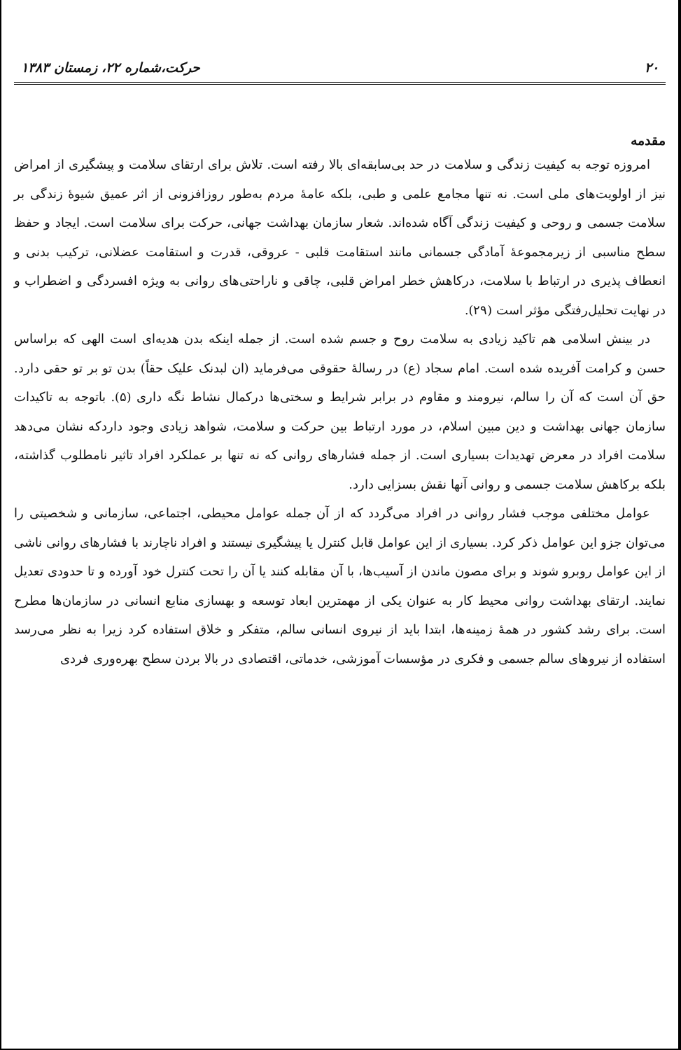۲۰ حرکت،شماره ۲۲، زمستان ۱۳۸۳
مقدمه
امروزه توجه به کیفیت زندگی و سلامت در حد بی‌سابقه‌ای بالا رفته است. تلاش برای ارتقای سلامت و پیشگیری از امراض نیز از اولویت‌های ملی است. نه تنها مجامع علمی و طبی، بلکه عامهٔ مردم به‌طور روزافزونی از اثر عمیق شیوهٔ زندگی بر سلامت جسمی و روحی و کیفیت زندگی آگاه شده‌اند. شعار سازمان بهداشت جهانی، حرکت برای سلامت است. ایجاد و حفظ سطح مناسبی از زیرمجموعهٔ آمادگی جسمانی مانند استقامت قلبی - عروقی، قدرت و استقامت عضلانی، ترکیب بدنی و انعطاف پذیری در ارتباط با سلامت، درکاهش خطر امراض قلبی، چاقی و ناراحتی‌های روانی به ویژه افسردگی و اضطراب و در نهایت تحلیل‌رفتگی مؤثر است (۲۹).
در بینش اسلامی هم تاکید زیادی به سلامت روح و جسم شده است. از جمله اینکه بدن هدیه‌ای است الهی که براساس حسن و کرامت آفریده شده است. امام سجاد (ع) در رسالهٔ حقوقی می‌فرماید (ان لبدنک علیک حقاً) بدن تو بر تو حقی دارد. حق آن است که آن را سالم، نیرومند و مقاوم در برابر شرایط و سختی‌ها درکمال نشاط نگه داری (۵). باتوجه به تاکیدات سازمان جهانی بهداشت و دین مبین اسلام، در مورد ارتباط بین حرکت و سلامت، شواهد زیادی وجود داردکه نشان می‌دهد سلامت افراد در معرض تهدیدات بسیاری است. از جمله فشارهای روانی که نه تنها بر عملکرد افراد تاثیر نامطلوب گذاشته، بلکه برکاهش سلامت جسمی و روانی آنها نقش بسزایی دارد.
عوامل مختلفی موجب فشار روانی در افراد می‌گردد که از آن جمله عوامل محیطی، اجتماعی، سازمانی و شخصیتی را می‌توان جزو این عوامل ذکر کرد. بسیاری از این عوامل قابل کنترل یا پیشگیری نیستند و افراد ناچارند با فشارهای روانی ناشی از این عوامل روبرو شوند و برای مصون ماندن از آسیب‌ها، با آن مقابله کنند یا آن را تحت کنترل خود آورده و تا حدودی تعدیل نمایند. ارتقای بهداشت روانی محیط کار به عنوان یکی از مهمترین ابعاد توسعه و بهسازی منابع انسانی در سازمان‌ها مطرح است. برای رشد کشور در همهٔ زمینه‌ها، ابتدا باید از نیروی انسانی سالم، متفکر و خلاق استفاده کرد زیرا به نظر می‌رسد استفاده از نیروهای سالم جسمی و فکری در مؤسسات آموزشی، خدماتی، اقتصادی در بالا بردن سطح بهره‌وری فردی